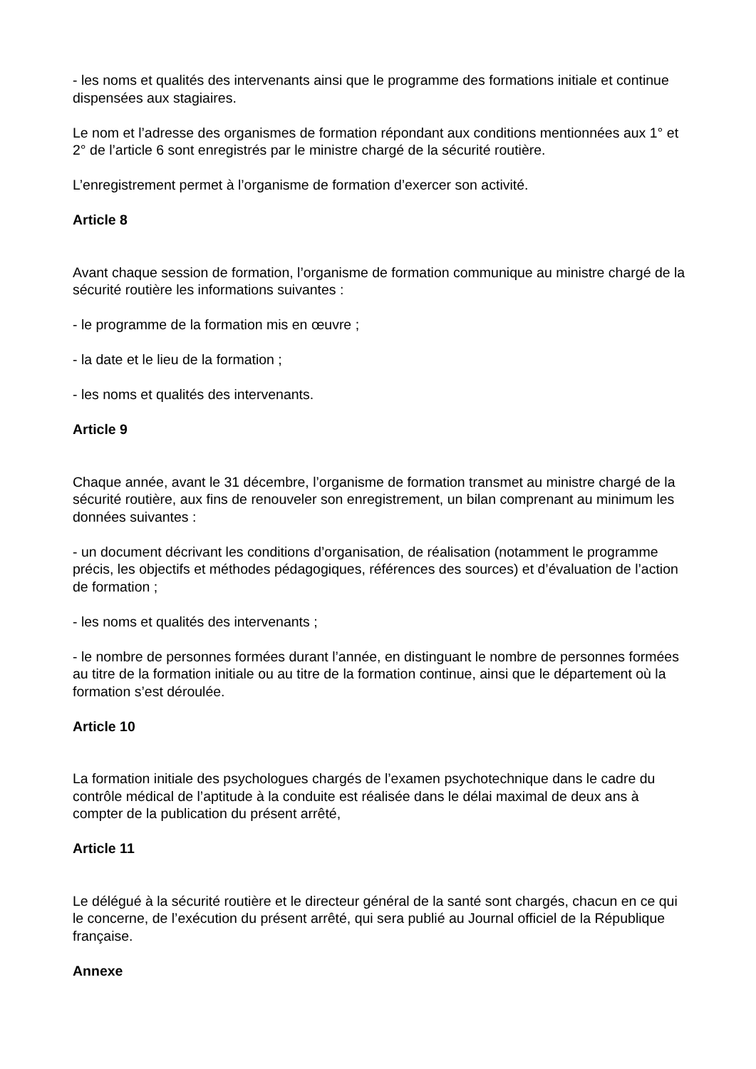- les noms et qualités des intervenants ainsi que le programme des formations initiale et continue dispensées aux stagiaires.
Le nom et l’adresse des organismes de formation répondant aux conditions mentionnées aux 1° et 2° de l’article 6 sont enregistrés par le ministre chargé de la sécurité routière.
L’enregistrement permet à l’organisme de formation d’exercer son activité.
Article 8
Avant chaque session de formation, l’organisme de formation communique au ministre chargé de la sécurité routière les informations suivantes :
- le programme de la formation mis en œuvre ;
- la date et le lieu de la formation ;
- les noms et qualités des intervenants.
Article 9
Chaque année, avant le 31 décembre, l’organisme de formation transmet au ministre chargé de la sécurité routière, aux fins de renouveler son enregistrement, un bilan comprenant au minimum les données suivantes :
- un document décrivant les conditions d’organisation, de réalisation (notamment le programme précis, les objectifs et méthodes pédagogiques, références des sources) et d’évaluation de l’action de formation ;
- les noms et qualités des intervenants ;
- le nombre de personnes formées durant l’année, en distinguant le nombre de personnes formées au titre de la formation initiale ou au titre de la formation continue, ainsi que le département où la formation s’est déroulée.
Article 10
La formation initiale des psychologues chargés de l’examen psychotechnique dans le cadre du contrôle médical de l’aptitude à la conduite est réalisée dans le délai maximal de deux ans à compter de la publication du présent arrêté,
Article 11
Le délégué à la sécurité routière et le directeur général de la santé sont chargés, chacun en ce qui le concerne, de l’exécution du présent arrêté, qui sera publié au Journal officiel de la République française.
Annexe